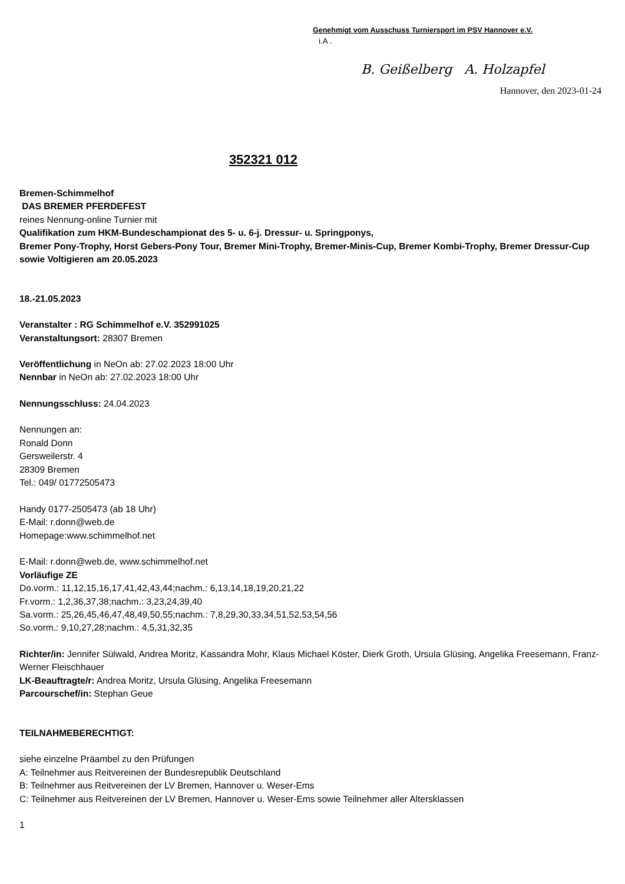Genehmigt vom Ausschuss Turniersport im PSV Hannover e.V.
i.A .
B. Geißelberg A. Holzapfel
Hannover, den 2023-01-24
352321 012
Bremen-Schimmelhof
DAS BREMER PFERDEFEST
reines Nennung-online Turnier mit
Qualifikation zum HKM-Bundeschampionat des 5- u. 6-j. Dressur- u. Springponys,
Bremer Pony-Trophy, Horst Gebers-Pony Tour, Bremer Mini-Trophy, Bremer-Minis-Cup, Bremer Kombi-Trophy, Bremer Dressur-Cup
sowie Voltigieren am 20.05.2023
18.-21.05.2023
Veranstalter : RG Schimmelhof e.V. 352991025
Veranstaltungsort: 28307 Bremen
Veröffentlichung in NeOn ab: 27.02.2023 18:00 Uhr
Nennbar in NeOn ab: 27.02.2023 18:00 Uhr
Nennungsschluss: 24.04.2023
Nennungen an:
Ronald Donn
Gersweilerstr. 4
28309 Bremen
Tel.: 049/ 01772505473
Handy 0177-2505473 (ab 18 Uhr)
E-Mail: r.donn@web.de
Homepage:www.schimmelhof.net
E-Mail: r.donn@web.de, www.schimmelhof.net
Vorläufige ZE
Do.vorm.: 11,12,15,16,17,41,42,43,44;nachm.: 6,13,14,18,19,20,21,22
Fr.vorm.: 1,2,36,37,38;nachm.: 3,23,24,39,40
Sa.vorm.: 25,26,45,46,47,48,49,50,55;nachm.: 7,8,29,30,33,34,51,52,53,54,56
So.vorm.: 9,10,27,28;nachm.: 4,5,31,32,35
Richter/in: Jennifer Sülwald, Andrea Moritz, Kassandra Mohr, Klaus Michael Köster, Dierk Groth, Ursula Glüsing, Angelika Freesemann, Franz-Werner Fleischhauer
LK-Beauftragte/r: Andrea Moritz, Ursula Glüsing, Angelika Freesemann
Parcourschef/in: Stephan Geue
TEILNAHMEBERECHTIGT:
siehe einzelne Präambel zu den Prüfungen
A: Teilnehmer aus Reitvereinen der Bundesrepublik Deutschland
B: Teilnehmer aus Reitvereinen der LV Bremen, Hannover u. Weser-Ems
C: Teilnehmer aus Reitvereinen der LV Bremen, Hannover u. Weser-Ems sowie Teilnehmer aller Altersklassen
1